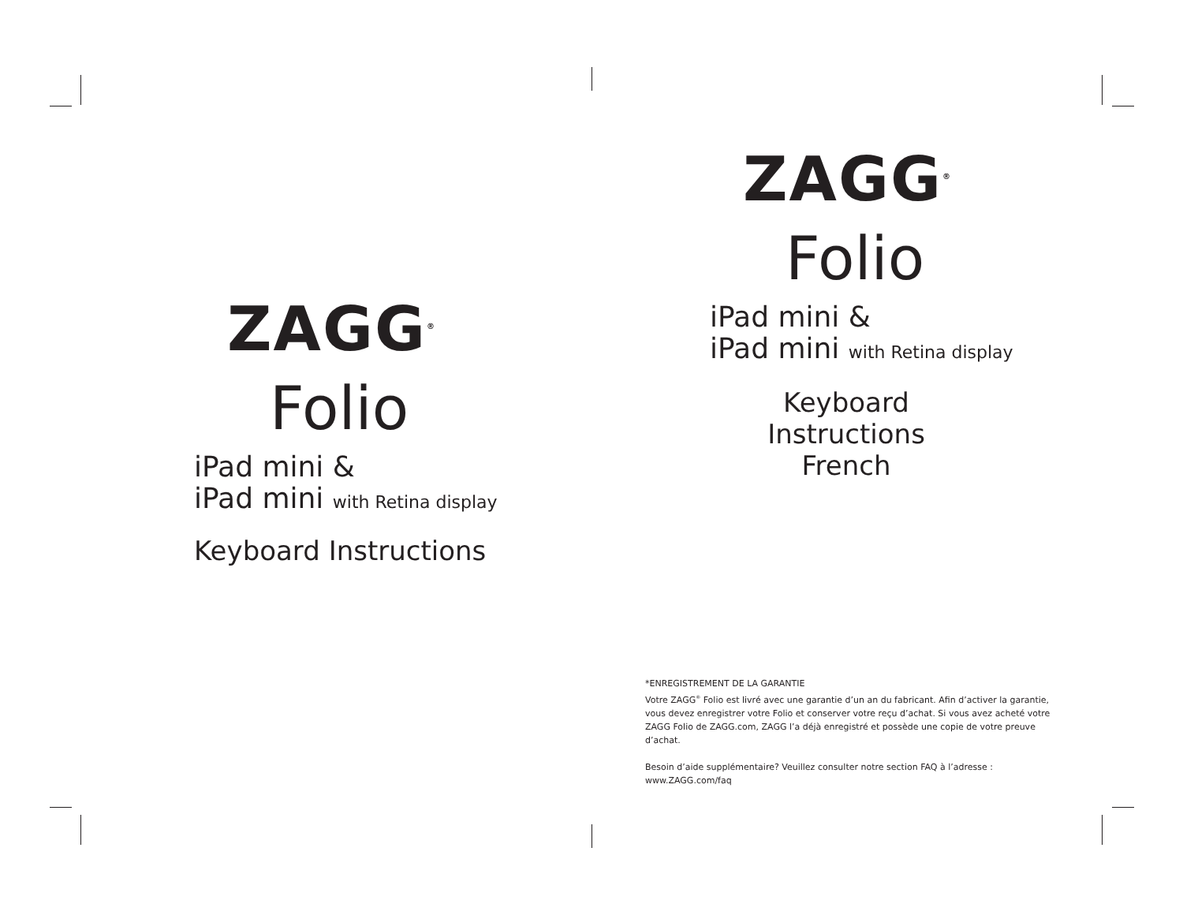ZAGG<sup>®</sup>
Folio
iPad mini &
iPad mini with Retina display
Keyboard Instructions
ZAGG<sup>®</sup>
Folio
iPad mini &
iPad mini with Retina display
Keyboard Instructions
French
*ENREGISTREMENT DE LA GARANTIE
Votre ZAGG<sup>®</sup> Folio est livré avec une garantie d’un an du fabricant. Afin d’activer la garantie, vous devez enregistrer votre Folio et conserver votre reçu d’achat. Si vous avez acheté votre ZAGG Folio de ZAGG.com, ZAGG l’a déjà enregistré et possède une copie de votre preuve d’achat.
Besoin d’aide supplémentaire? Veuillez consulter notre section FAQ à l’adresse : www.ZAGG.com/faq